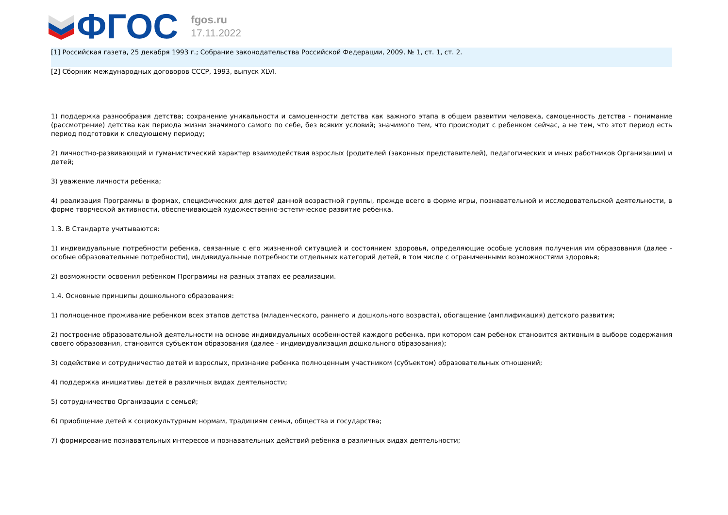ФГОС
fgos.ru
17.11.2022
[1] Российская газета, 25 декабря 1993 г.; Собрание законодательства Российской Федерации, 2009, № 1, ст. 1, ст. 2.
[2] Сборник международных договоров СССР, 1993, выпуск XLVI.
1) поддержка разнообразия детства; сохранение уникальности и самоценности детства как важного этапа в общем развитии человека, самоценность детства - понимание (рассмотрение) детства как периода жизни значимого самого по себе, без всяких условий; значимого тем, что происходит с ребенком сейчас, а не тем, что этот период есть период подготовки к следующему периоду;
2) личностно-развивающий и гуманистический характер взаимодействия взрослых (родителей (законных представителей), педагогических и иных работников Организации) и детей;
3) уважение личности ребенка;
4) реализация Программы в формах, специфических для детей данной возрастной группы, прежде всего в форме игры, познавательной и исследовательской деятельности, в форме творческой активности, обеспечивающей художественно-эстетическое развитие ребенка.
1.3. В Стандарте учитываются:
1) индивидуальные потребности ребенка, связанные с его жизненной ситуацией и состоянием здоровья, определяющие особые условия получения им образования (далее - особые образовательные потребности), индивидуальные потребности отдельных категорий детей, в том числе с ограниченными возможностями здоровья;
2) возможности освоения ребенком Программы на разных этапах ее реализации.
1.4. Основные принципы дошкольного образования:
1) полноценное проживание ребенком всех этапов детства (младенческого, раннего и дошкольного возраста), обогащение (амплификация) детского развития;
2) построение образовательной деятельности на основе индивидуальных особенностей каждого ребенка, при котором сам ребенок становится активным в выборе содержания своего образования, становится субъектом образования (далее - индивидуализация дошкольного образования);
3) содействие и сотрудничество детей и взрослых, признание ребенка полноценным участником (субъектом) образовательных отношений;
4) поддержка инициативы детей в различных видах деятельности;
5) сотрудничество Организации с семьей;
6) приобщение детей к социокультурным нормам, традициям семьи, общества и государства;
7) формирование познавательных интересов и познавательных действий ребенка в различных видах деятельности;